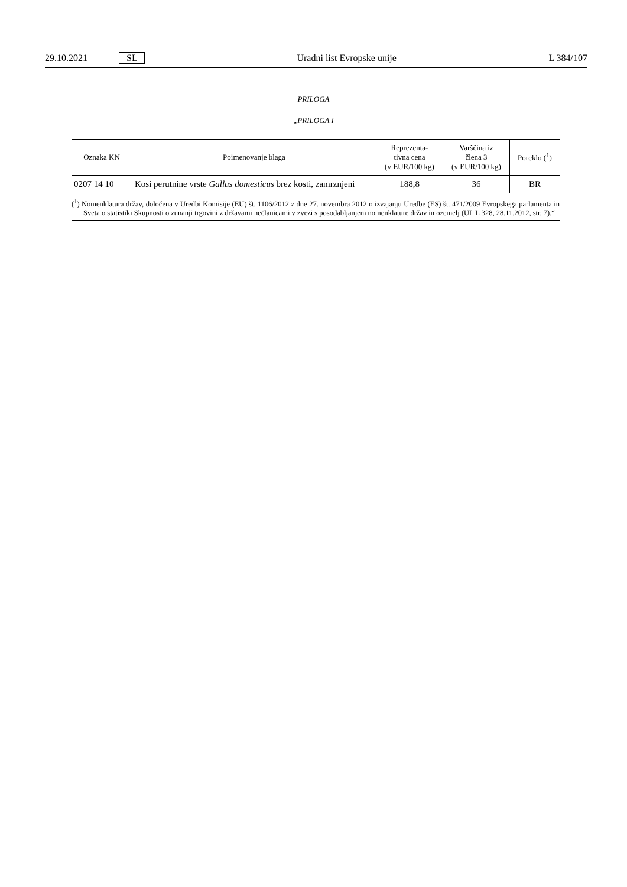29.10.2021 SL Uradni list Evropske unije L 384/107
PRILOGA
„PRILOGA I
| Oznaka KN | Poimenovanje blaga | Reprezenta- tivna cena (v EUR/100 kg) | Varščina iz člena 3 (v EUR/100 kg) | Poreklo (<sup>1</sup>) |
| --- | --- | --- | --- | --- |
| 0207 14 10 | Kosi perutnine vrste Gallus domesticus brez kosti, zamrznjeni | 188,8 | 36 | BR |
(<sup>1</sup>) Nomenklatura držav, določena v Uredbi Komisije (EU) št. 1106/2012 z dne 27. novembra 2012 o izvajanju Uredbe (ES) št. 471/2009 Evropskega parlamenta in Sveta o statistiki Skupnosti o zunanji trgovini z državami nečlanicami v zvezi s posodabljanjem nomenklature držav in ozemelj (UL L 328, 28.11.2012, str. 7).“